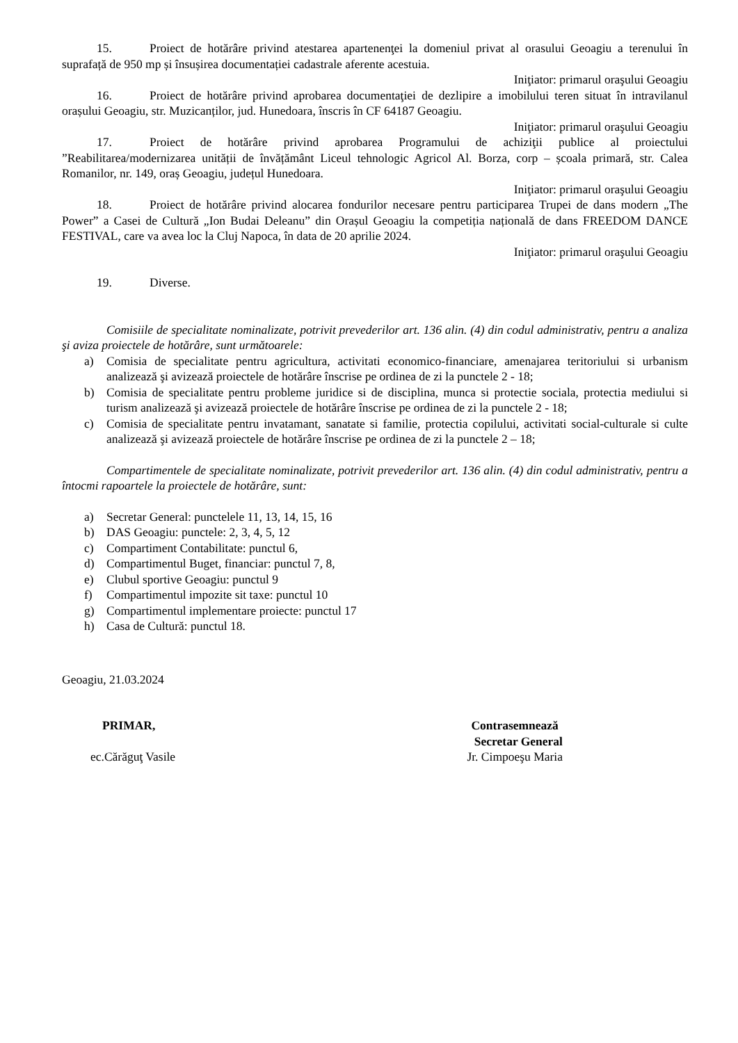15. Proiect de hotărâre privind atestarea apartenenţei la domeniul privat al orasului Geoagiu a terenului în suprafață de 950 mp și însușirea documentației cadastrale aferente acestuia.
Iniţiator: primarul oraşului Geoagiu
16. Proiect de hotărâre privind aprobarea documentaţiei de dezlipire a imobilului teren situat în intravilanul orașului Geoagiu, str. Muzicanților, jud. Hunedoara, înscris în CF 64187 Geoagiu.
Iniţiator: primarul oraşului Geoagiu
17. Proiect de hotărâre privind aprobarea Programului de achiziţii publice al proiectului ”Reabilitarea/modernizarea unității de învățământ Liceul tehnologic Agricol Al. Borza, corp – școala primară, str. Calea Romanilor, nr. 149, oraș Geoagiu, județul Hunedoara.
Iniţiator: primarul oraşului Geoagiu
18. Proiect de hotărâre privind alocarea fondurilor necesare pentru participarea Trupei de dans modern „The Power” a Casei de Cultură „Ion Budai Deleanu” din Orașul Geoagiu la competiția națională de dans FREEDOM DANCE FESTIVAL, care va avea loc la Cluj Napoca, în data de 20 aprilie 2024.
Iniţiator: primarul oraşului Geoagiu
19. Diverse.
Comisiile de specialitate nominalizate, potrivit prevederilor art. 136 alin. (4) din codul administrativ, pentru a analiza şi aviza proiectele de hotărâre, sunt următoarele:
a) Comisia de specialitate pentru agricultura, activitati economico-financiare, amenajarea teritoriului si urbanism analizează şi avizează proiectele de hotărâre înscrise pe ordinea de zi la punctele 2 - 18;
b) Comisia de specialitate pentru probleme juridice si de disciplina, munca si protectie sociala, protectia mediului si turism analizează şi avizează proiectele de hotărâre înscrise pe ordinea de zi la punctele 2 - 18;
c) Comisia de specialitate pentru invatamant, sanatate si familie, protectia copilului, activitati social-culturale si culte analizează şi avizează proiectele de hotărâre înscrise pe ordinea de zi la punctele 2 – 18;
Compartimentele de specialitate nominalizate, potrivit prevederilor art. 136 alin. (4) din codul administrativ, pentru a întocmi rapoartele la proiectele de hotărâre, sunt:
a) Secretar General: punctelele 11, 13, 14, 15, 16
b) DAS Geoagiu: punctele: 2, 3, 4, 5, 12
c) Compartiment Contabilitate: punctul 6,
d) Compartimentul Buget, financiar: punctul 7, 8,
e) Clubul sportive Geoagiu: punctul 9
f) Compartimentul impozite sit taxe: punctul 10
g) Compartimentul implementare proiecte: punctul 17
h) Casa de Cultură: punctul 18.
Geoagiu, 21.03.2024
PRIMAR,
ec.Cărăguţ Vasile
Contrasemnează
Secretar General
Jr. Cimpoeşu Maria